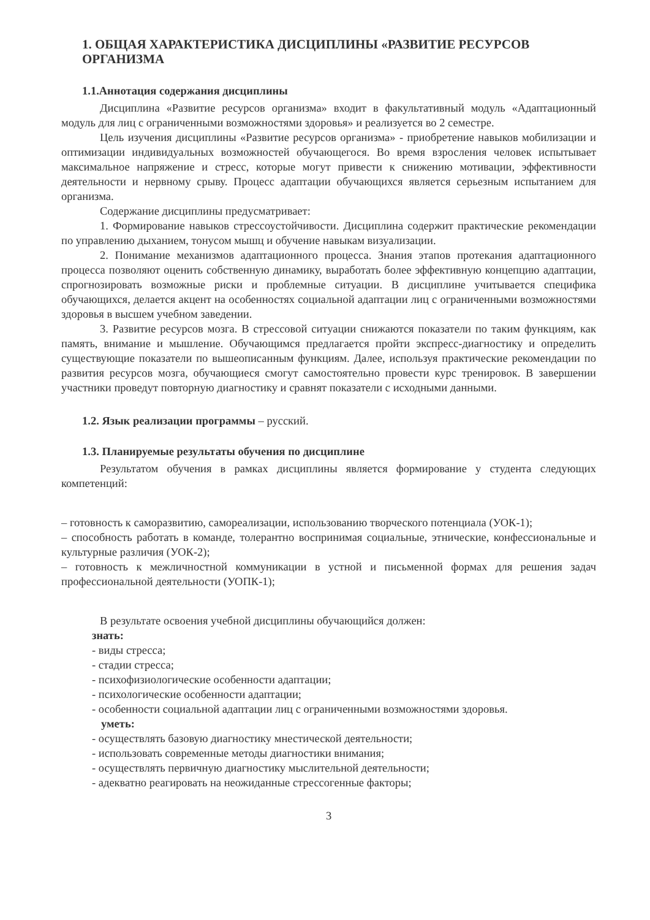1. ОБЩАЯ ХАРАКТЕРИСТИКА ДИСЦИПЛИНЫ «РАЗВИТИЕ РЕСУРСОВ ОРГАНИЗМА
1.1.Аннотация содержания дисциплины
Дисциплина «Развитие ресурсов организма» входит в факультативный модуль «Адаптационный модуль для лиц с ограниченными возможностями здоровья» и реализуется во 2 семестре.
Цель изучения дисциплины «Развитие ресурсов организма» - приобретение навыков мобилизации и оптимизации индивидуальных возможностей обучающегося. Во время взросления человек испытывает максимальное напряжение и стресс, которые могут привести к снижению мотивации, эффективности деятельности и нервному срыву. Процесс адаптации обучающихся является серьезным испытанием для организма.
Содержание дисциплины предусматривает:
1. Формирование навыков стрессоустойчивости. Дисциплина содержит практические рекомендации по управлению дыханием, тонусом мышц и обучение навыкам визуализации.
2. Понимание механизмов адаптационного процесса. Знания этапов протекания адаптационного процесса позволяют оценить собственную динамику, выработать более эффективную концепцию адаптации, спрогнозировать возможные риски и проблемные ситуации. В дисциплине учитывается специфика обучающихся, делается акцент на особенностях социальной адаптации лиц с ограниченными возможностями здоровья в высшем учебном заведении.
3. Развитие ресурсов мозга. В стрессовой ситуации снижаются показатели по таким функциям, как память, внимание и мышление. Обучающимся предлагается пройти экспресс-диагностику и определить существующие показатели по вышеописанным функциям. Далее, используя практические рекомендации по развития ресурсов мозга, обучающиеся смогут самостоятельно провести курс тренировок. В завершении участники проведут повторную диагностику и сравнят показатели с исходными данными.
1.2. Язык реализации программы – русский.
1.3. Планируемые результаты обучения по дисциплине
Результатом обучения в рамках дисциплины является формирование у студента следующих компетенций:
– готовность к саморазвитию, самореализации, использованию творческого потенциала (УОК-1);
– способность работать в команде, толерантно воспринимая социальные, этнические, конфессиональные и культурные различия (УОК-2);
– готовность к межличностной коммуникации в устной и письменной формах для решения задач профессиональной деятельности (УОПК-1);
В результате освоения учебной дисциплины обучающийся должен:
знать:
- виды стресса;
- стадии стресса;
- психофизиологические особенности адаптации;
- психологические особенности адаптации;
- особенности социальной адаптации лиц с ограниченными возможностями здоровья.
уметь:
- осуществлять базовую диагностику мнестической деятельности;
- использовать современные методы диагностики внимания;
- осуществлять первичную диагностику мыслительной деятельности;
- адекватно реагировать на неожиданные стрессогенные факторы;
3